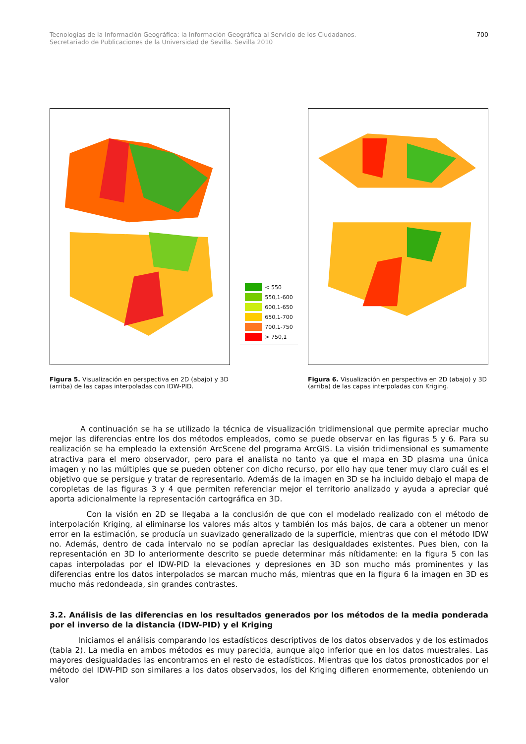Tecnologías de la Información Geográfica: la Información Geográfica al Servicio de los Ciudadanos.
Secretariado de Publicaciones de la Universidad de Sevilla. Sevilla 2010
700
< 550
550,1-600
600,1-650
650,1-700
700,1-750
> 750,1
Figura 5. Visualización en perspectiva en 2D (abajo) y 3D (arriba) de las capas interpoladas con IDW-PID.
Figura 6. Visualización en perspectiva en 2D (abajo) y 3D (arriba) de las capas interpoladas con Kriging.
A continuación se ha se utilizado la técnica de visualización tridimensional que permite apreciar mucho mejor las diferencias entre los dos métodos empleados, como se puede observar en las figuras 5 y 6. Para su realización se ha empleado la extensión ArcScene del programa ArcGIS. La visión tridimensional es sumamente atractiva para el mero observador, pero para el analista no tanto ya que el mapa en 3D plasma una única imagen y no las múltiples que se pueden obtener con dicho recurso, por ello hay que tener muy claro cuál es el objetivo que se persigue y tratar de representarlo. Además de la imagen en 3D se ha incluido debajo el mapa de coropletas de las figuras 3 y 4 que permiten referenciar mejor el territorio analizado y ayuda a apreciar qué aporta adicionalmente la representación cartográfica en 3D.
Con la visión en 2D se llegaba a la conclusión de que con el modelado realizado con el método de interpolación Kriging, al eliminarse los valores más altos y también los más bajos, de cara a obtener un menor error en la estimación, se producía un suavizado generalizado de la superficie, mientras que con el método IDW no. Además, dentro de cada intervalo no se podían apreciar las desigualdades existentes. Pues bien, con la representación en 3D lo anteriormente descrito se puede determinar más nítidamente: en la figura 5 con las capas interpoladas por el IDW-PID la elevaciones y depresiones en 3D son mucho más prominentes y las diferencias entre los datos interpolados se marcan mucho más, mientras que en la figura 6 la imagen en 3D es mucho más redondeada, sin grandes contrastes.
3.2. Análisis de las diferencias en los resultados generados por los métodos de la media ponderada por el inverso de la distancia (IDW-PID) y el Kriging
Iniciamos el análisis comparando los estadísticos descriptivos de los datos observados y de los estimados (tabla 2). La media en ambos métodos es muy parecida, aunque algo inferior que en los datos muestrales. Las mayores desigualdades las encontramos en el resto de estadísticos. Mientras que los datos pronosticados por el método del IDW-PID son similares a los datos observados, los del Kriging difieren enormemente, obteniendo un valor